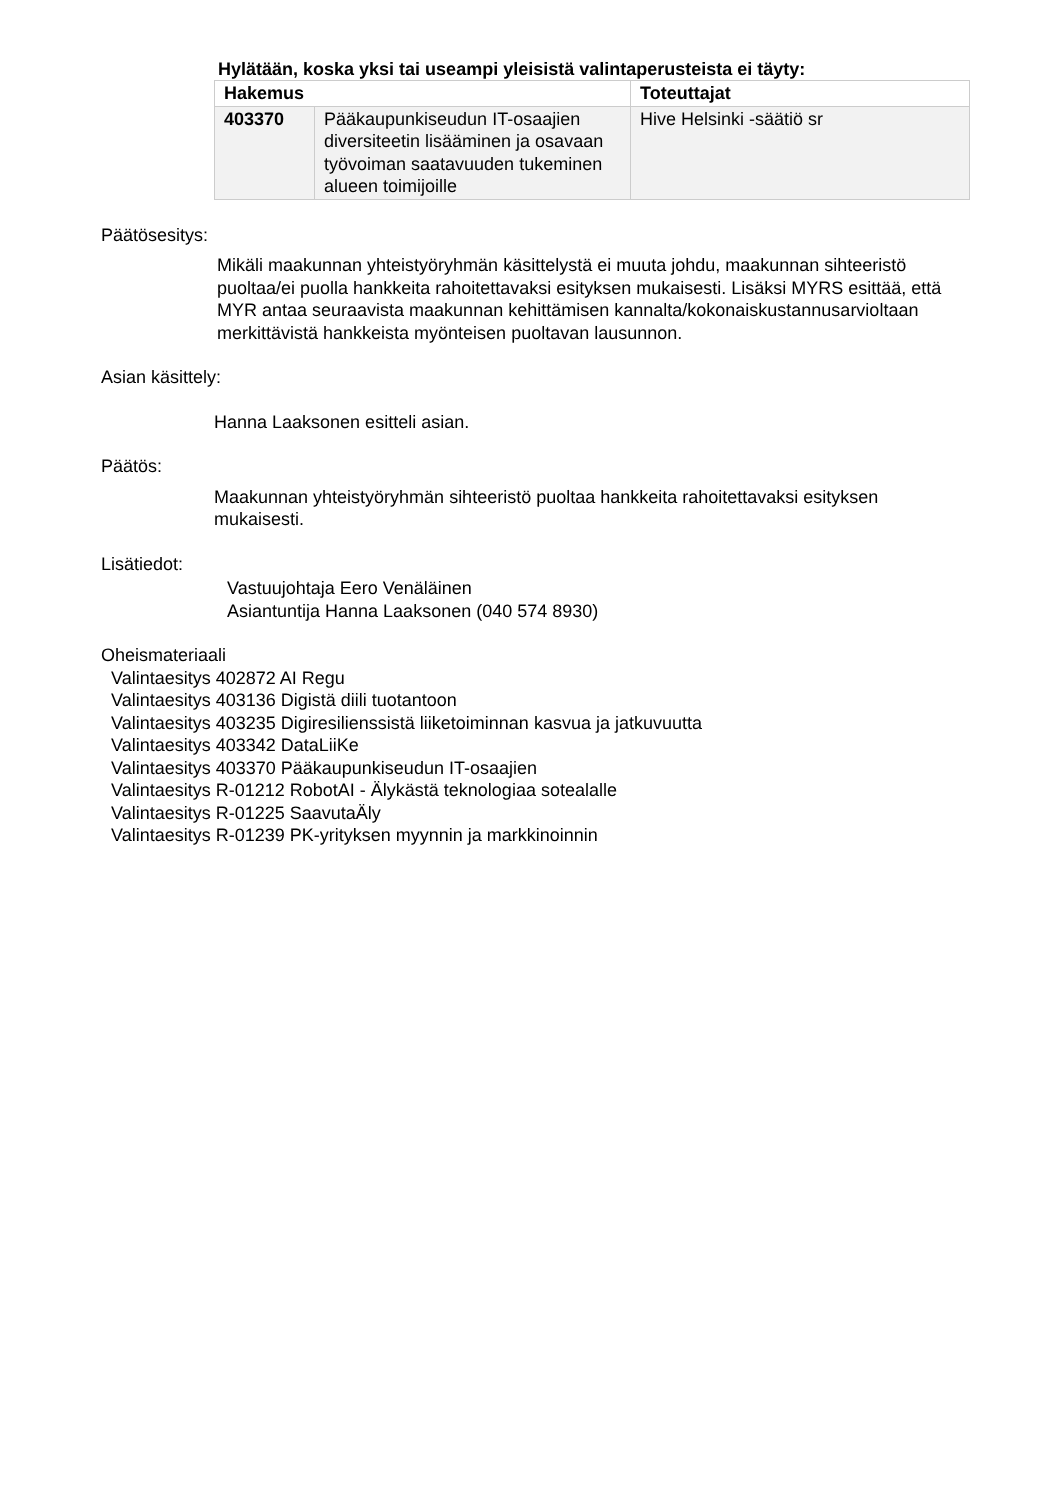Hylätään, koska yksi tai useampi yleisistä valintaperusteista ei täyty:
| Hakemus | | Toteuttajat |
| --- | --- | --- |
| 403370 | Pääkaupunkiseudun IT-osaajien diversiteetin lisääminen ja osavaan työvoiman saatavuuden tukeminen alueen toimijoille | Hive Helsinki -säätiö sr |
Päätösesitys:
Mikäli maakunnan yhteistyöryhmän käsittelystä ei muuta johdu, maakunnan sihteeristö puoltaa/ei puolla hankkeita rahoitettavaksi esityksen mukaisesti. Lisäksi MYRS esittää, että MYR antaa seuraavista maakunnan kehittämisen kannalta/kokonaiskustannusarvioltaan merkittävistä hankkeista myönteisen puoltavan lausunnon.
Asian käsittely:
Hanna Laaksonen esitteli asian.
Päätös:
Maakunnan yhteistyöryhmän sihteeristö puoltaa hankkeita rahoitettavaksi esityksen mukaisesti.
Lisätiedot:
Vastuujohtaja Eero Venäläinen
Asiantuntija Hanna Laaksonen (040 574 8930)
Oheismateriaali
Valintaesitys 402872 AI Regu
Valintaesitys 403136 Digistä diili tuotantoon
Valintaesitys 403235 Digiresilienssistä liiketoiminnan kasvua ja jatkuvuutta
Valintaesitys 403342 DataLiiKe
Valintaesitys 403370 Pääkaupunkiseudun IT-osaajien
Valintaesitys R-01212 RobotAI - Älykästä teknologiaa sotealalle
Valintaesitys R-01225 SaavutaÄly
Valintaesitys R-01239 PK-yrityksen myynnin ja markkinoinnin